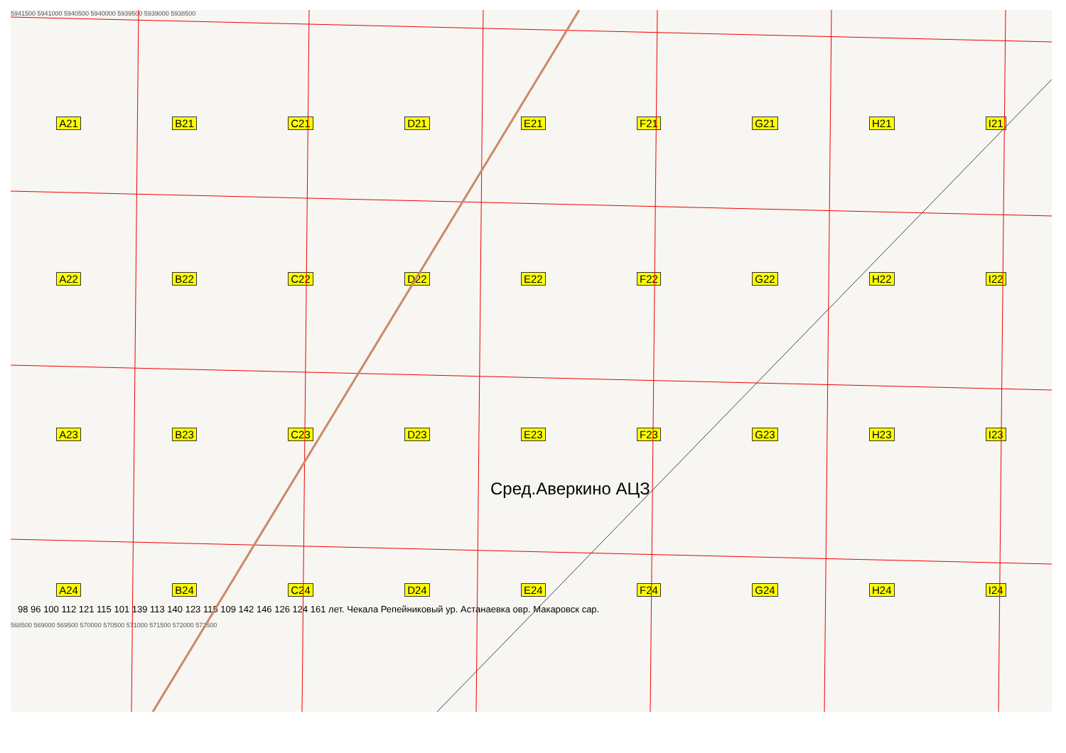5941500 5941000 5940500 5940000 5939500 5939000 5938500
A21 B21 C21 D21 E21 F21 G21 H21 I21
A22 B22 C22 D22 E22 F22 G22 H22 I22
A23 B23 C23 D23 E23 F23 G23 H23 I23
A24 B24 C24 D24 E24 F24 G24 H24 I24
Сред.Аверкино АЦЗ
98 96 100 112 121 115 101 139 113 140 123 115 109 142 146 126 124 161 лет. Чекала Репейниковый ур. Астанаевка овр. Макаровск сар.
568500 569000 569500 570000 570500 571000 571500 572000 572500